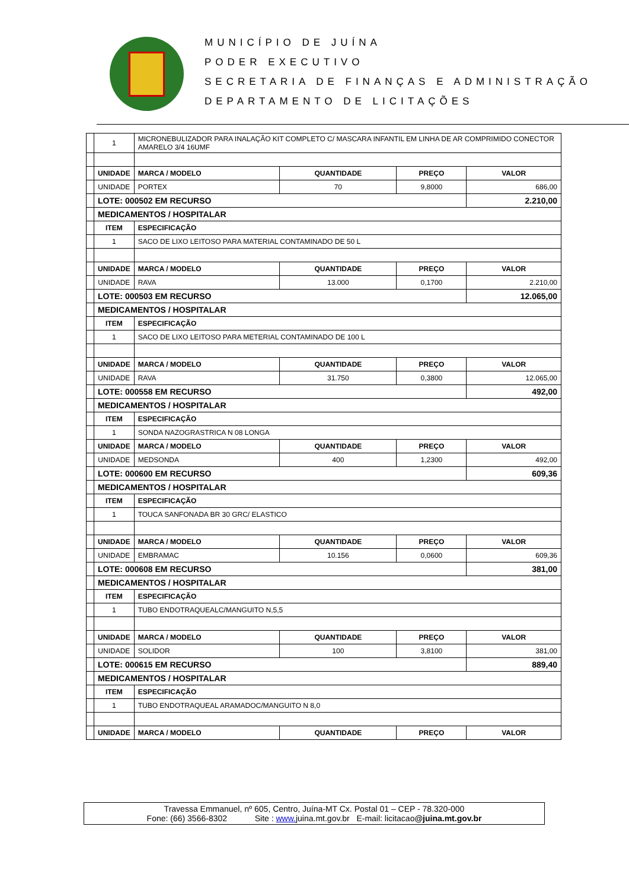MUNICÍPIO DE JUÍNA
PODER EXECUTIVO
SECRETARIA DE FINANÇAS E ADMINISTRAÇÃO
DEPARTAMENTO DE LICITAÇÕES
| | 1 | MICRONEBULIZADOR PARA INALAÇÃO KIT COMPLETO C/ MASCARA INFANTIL EM LINHA DE AR COMPRIMIDO CONECTOR AMARELO 3/4 16UMF | | | |
| | UNIDADE | MARCA / MODELO | QUANTIDADE | PREÇO | VALOR |
| | UNIDADE | PORTEX | 70 | 9,8000 | 686,00 |
| | LOTE: 000502 EM RECURSO | | | | 2.210,00 |
| | MEDICAMENTOS / HOSPITALAR | | | | |
| | ITEM | ESPECIFICAÇÃO | | | |
| | 1 | SACO DE LIXO LEITOSO PARA MATERIAL CONTAMINADO DE 50 L | | | |
| | UNIDADE | MARCA / MODELO | QUANTIDADE | PREÇO | VALOR |
| | UNIDADE | RAVA | 13.000 | 0,1700 | 2.210,00 |
| | LOTE: 000503 EM RECURSO | | | | 12.065,00 |
| | MEDICAMENTOS / HOSPITALAR | | | | |
| | ITEM | ESPECIFICAÇÃO | | | |
| | 1 | SACO DE LIXO LEITOSO PARA METERIAL CONTAMINADO DE 100 L | | | |
| | UNIDADE | MARCA / MODELO | QUANTIDADE | PREÇO | VALOR |
| | UNIDADE | RAVA | 31.750 | 0,3800 | 12.065,00 |
| | LOTE: 000558 EM RECURSO | | | | 492,00 |
| | MEDICAMENTOS / HOSPITALAR | | | | |
| | ITEM | ESPECIFICAÇÃO | | | |
| | 1 | SONDA NAZOGRASTRICA N 08 LONGA | | | |
| | UNIDADE | MARCA / MODELO | QUANTIDADE | PREÇO | VALOR |
| | UNIDADE | MEDSONDA | 400 | 1,2300 | 492,00 |
| | LOTE: 000600 EM RECURSO | | | | 609,36 |
| | MEDICAMENTOS / HOSPITALAR | | | | |
| | ITEM | ESPECIFICAÇÃO | | | |
| | 1 | TOUCA SANFONADA BR 30 GRC/ ELASTICO | | | |
| | UNIDADE | MARCA / MODELO | QUANTIDADE | PREÇO | VALOR |
| | UNIDADE | EMBRAMAC | 10.156 | 0,0600 | 609,36 |
| | LOTE: 000608 EM RECURSO | | | | 381,00 |
| | MEDICAMENTOS / HOSPITALAR | | | | |
| | ITEM | ESPECIFICAÇÃO | | | |
| | 1 | TUBO ENDOTRAQUEALC/MANGUITO N,5,5 | | | |
| | UNIDADE | MARCA / MODELO | QUANTIDADE | PREÇO | VALOR |
| | UNIDADE | SOLIDOR | 100 | 3,8100 | 381,00 |
| | LOTE: 000615 EM RECURSO | | | | 889,40 |
| | MEDICAMENTOS / HOSPITALAR | | | | |
| | ITEM | ESPECIFICAÇÃO | | | |
| | 1 | TUBO ENDOTRAQUEAL ARAMADOC/MANGUITO N 8,0 | | | |
| | UNIDADE | MARCA / MODELO | QUANTIDADE | PREÇO | VALOR |
Travessa Emmanuel, nº 605, Centro, Juína-MT Cx. Postal 01 – CEP - 78.320-000
Fone: (66) 3566-8302 Site : www. juina.mt.gov.br E-mail: licitacao@juina.mt.gov.br